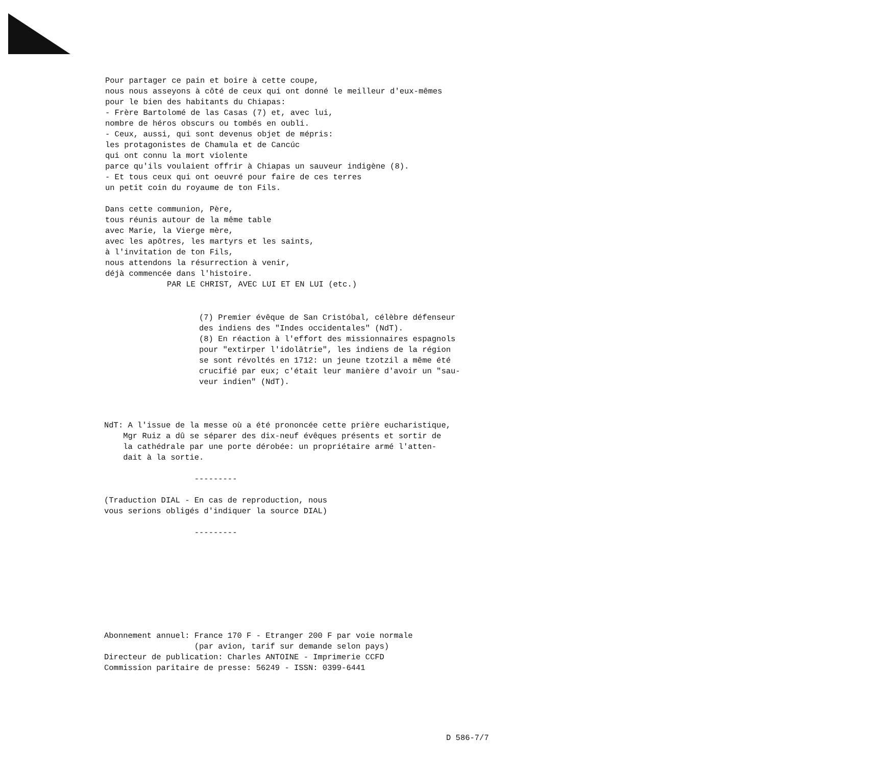Pour partager ce pain et boire à cette coupe, nous nous asseyons à côté de ceux qui ont donné le meilleur d'eux-mêmes pour le bien des habitants du Chiapas: - Frère Bartolomé de las Casas (7) et, avec lui, nombre de héros obscurs ou tombés en oubli. - Ceux, aussi, qui sont devenus objet de mépris: les protagonistes de Chamula et de Cancúc qui ont connu la mort violente parce qu'ils voulaient offrir à Chiapas un sauveur indigène (8). - Et tous ceux qui ont oeuvré pour faire de ces terres un petit coin du royaume de ton Fils. Dans cette communion, Père, tous réunis autour de la même table avec Marie, la Vierge mère, avec les apôtres, les martyrs et les saints, à l'invitation de ton Fils, nous attendons la résurrection à venir, déjà commencée dans l'histoire. PAR LE CHRIST, AVEC LUI ET EN LUI (etc.)
(7) Premier évêque de San Cristóbal, célèbre défenseur des indiens des "Indes occidentales" (NdT). (8) En réaction à l'effort des missionnaires espagnols pour "extirper l'idolâtrie", les indiens de la région se sont révoltés en 1712: un jeune tzotzil a même été crucifié par eux; c'était leur manière d'avoir un "sau- veur indien" (NdT).
NdT: A l'issue de la messe où a été prononcée cette prière eucharistique, Mgr Ruiz a dû se séparer des dix-neuf évêques présents et sortir de la cathédrale par une porte dérobée: un propriétaire armé l'atten- dait à la sortie. --------- (Traduction DIAL - En cas de reproduction, nous vous serions obligés d'indiquer la source DIAL) ---------
Abonnement annuel: France 170 F - Etranger 200 F par voie normale (par avion, tarif sur demande selon pays) Directeur de publication: Charles ANTOINE - Imprimerie CCFD Commission paritaire de presse: 56249 - ISSN: 0399-6441
D 586-7/7